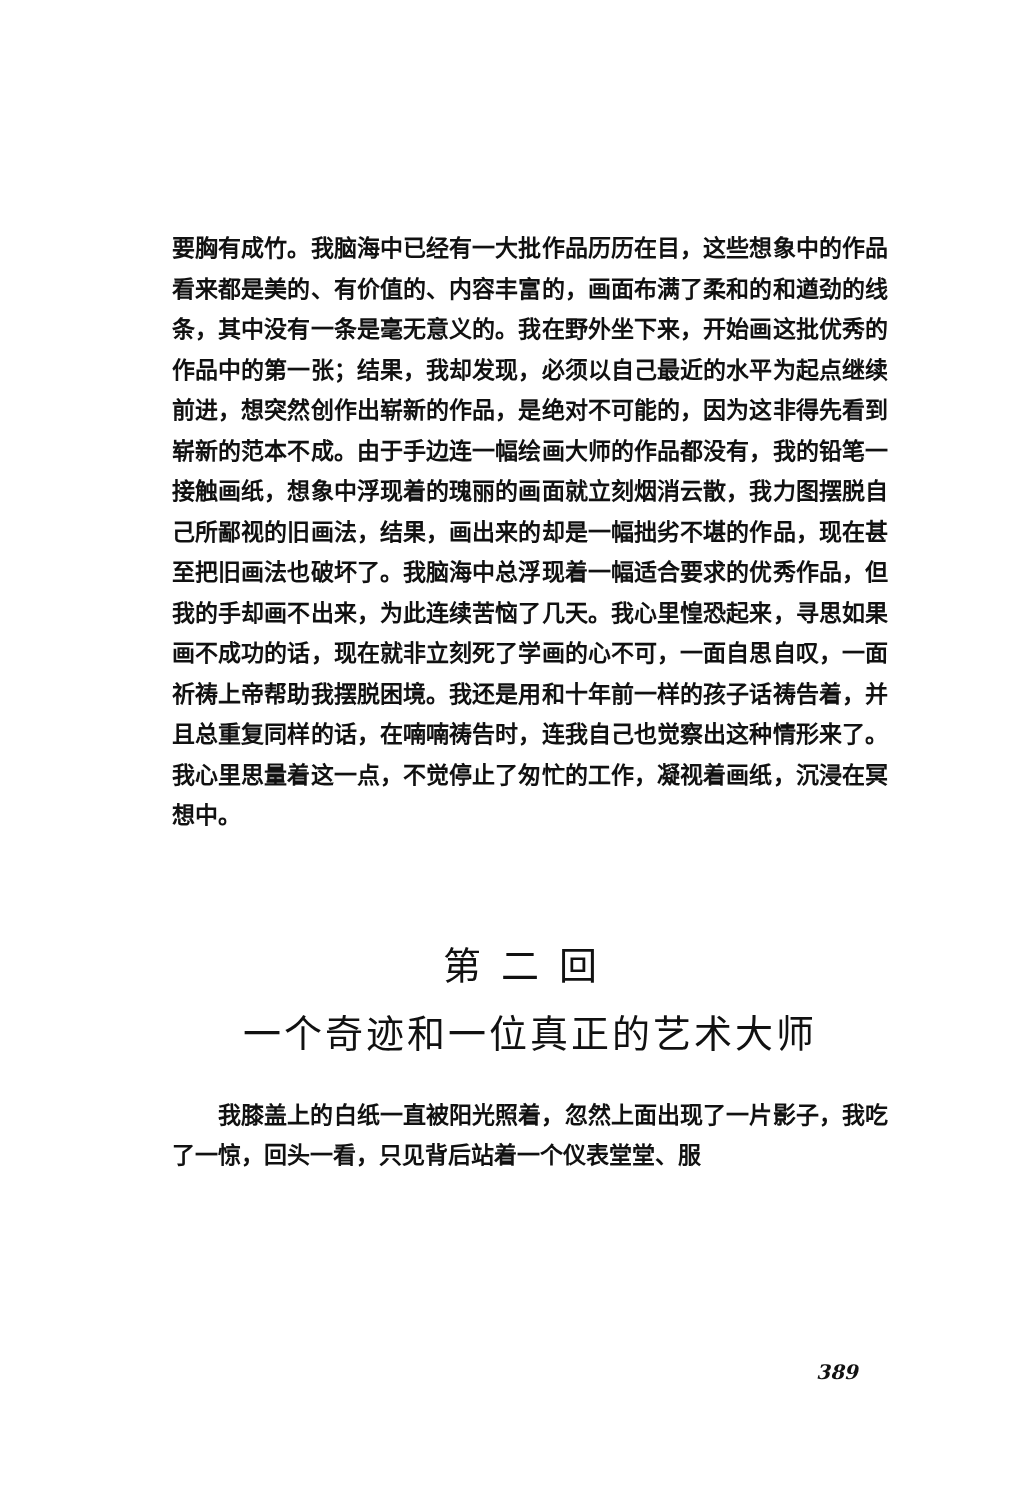要胸有成竹。我脑海中已经有一大批作品历历在目，这些想象中的作品看来都是美的、有价值的、内容丰富的，画面布满了柔和的和遒劲的线条，其中没有一条是毫无意义的。我在野外坐下来，开始画这批优秀的作品中的第一张；结果，我却发现，必须以自己最近的水平为起点继续前进，想突然创作出崭新的作品，是绝对不可能的，因为这非得先看到崭新的范本不成。由于手边连一幅绘画大师的作品都没有，我的铅笔一接触画纸，想象中浮现着的瑰丽的画面就立刻烟消云散，我力图摆脱自己所鄙视的旧画法，结果，画出来的却是一幅拙劣不堪的作品，现在甚至把旧画法也破坏了。我脑海中总浮现着一幅适合要求的优秀作品，但我的手却画不出来，为此连续苦恼了几天。我心里惶恐起来，寻思如果画不成功的话，现在就非立刻死了学画的心不可，一面自思自叹，一面祈祷上帝帮助我摆脱困境。我还是用和十年前一样的孩子话祷告着，并且总重复同样的话，在喃喃祷告时，连我自己也觉察出这种情形来了。我心里思量着这一点，不觉停止了匆忙的工作，凝视着画纸，沉浸在冥想中。
第二回
一个奇迹和一位真正的艺术大师
我膝盖上的白纸一直被阳光照着，忽然上面出现了一片影子，我吃了一惊，回头一看，只见背后站着一个仪表堂堂、服
389